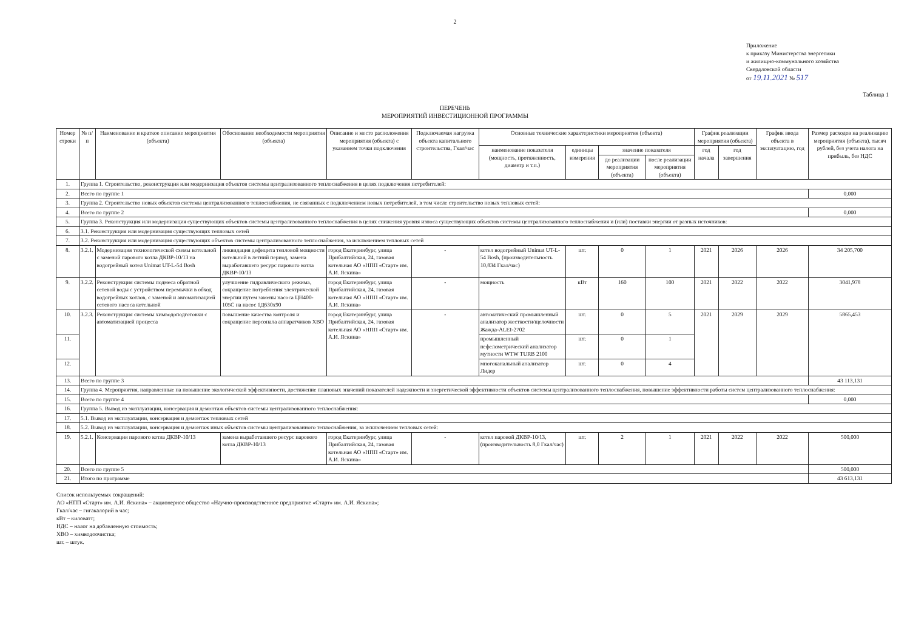2
Приложение
к приказу Министерства энергетики
и жилищно-коммунального хозяйства
Свердловской области
от 19.11.2021 № 517
Таблица 1
ПЕРЕЧЕНЬ
МЕРОПРИЯТИЙ ИНВЕСТИЦИОННОЙ ПРОГРАММЫ
| Номер строки | № п/п | Наименование и краткое описание мероприятия (объекта) | Обоснование необходимости мероприятия (объекта) | Описание и место расположения мероприятия (объекта) с указанием точки подключения | Подключаемая нагрузка объекта капитального строительства, Гкал/час | Основные технические характеристики мероприятия (объекта) | | | | График реализации мероприятия (объекта) | | График ввода объекта в эксплуатацию, год | Размер расходов на реализацию мероприятия (объекта), тысяч рублей, без учета налога на прибыль, без НДС |
| --- | --- | --- | --- | --- | --- | --- | --- | --- | --- | --- | --- | --- | --- |
| | | | | | | наименование показателя (мощность, протяженность, диаметр и т.п.) | единицы измерения | значение показателя | | год начала | год завершения | | |
| | | | | | | | | до реализации мероприятия (объекта) | после реализации мероприятия (объекта) | | | | |
| 1. | Группа 1. Строительство, реконструкция или модернизация объектов системы централизованного теплоснабжения в целях подключения потребителей: | | | | | | | | | | | | |
| 2. | Всего по группе 1 | | | | | | | | | | | | 0,000 |
| 3. | Группа 2. Строительство новых объектов системы централизованного теплоснабжения, не связанных с подключением новых потребителей, в том числе строительство новых тепловых сетей: | | | | | | | | | | | | |
| 4. | Всего по группе 2 | | | | | | | | | | | | 0,000 |
| 5. | Группа 3. Реконструкция или модернизация существующих объектов системы централизованного теплоснабжения в целях снижения уровня износа существующих объектов системы централизованного теплоснабжения и (или) поставки энергии от разных источников: | | | | | | | | | | | | |
| 6. | 3.1. Реконструкция или модернизация существующих тепловых сетей | | | | | | | | | | | | |
| 7. | 3.2. Реконструкция или модернизация существующих объектов системы централизованного теплоснабжения, за исключением тепловых сетей | | | | | | | | | | | | |
| 8. | 3.2.1. | Модернизация технологической схемы котельной с заменой парового котла ДКВР-10/13 на водогрейный котел Unimat UT-L-54 Bosh | ликвидация дефицита тепловой мощности котельной в летний период, замена выработавшего ресурс парового котла ДКВР-10/13 | город Екатеринбург, улица Прибалтийская, 24, газовая котельная АО «НПП «Старт» им. А.И. Яскина» | - | котел водогрейный Unimat UT-L-54 Bosh, (производительность 10,834 Гкал/час) | шт. | 0 | 1 | 2021 | 2026 | 2026 | 34 205,700 |
| 9. | 3.2.2. | Реконструкция системы подмеса обратной сетевой воды с устройством перемычки в обход водогрейных котлов, с заменой и автоматизацией сетевого насоса котельной | улучшение гидравлического режима, сокращение потребления электрической энергии путем замены насоса ЦН400-105С на насос 1Д630х90 | город Екатеринбург, улица Прибалтийская, 24, газовая котельная АО «НПП «Старт» им. А.И. Яскина» | - | мощность | кВт | 160 | 100 | 2021 | 2022 | 2022 | 3041,978 |
| 10. | 3.2.3. | Реконструкция системы химводоподготовки с автоматизацией процесса | повышение качества контроля и сокращение персонала аппаратчиков ХВО | город Екатеринбург, улица Прибалтийская, 24, газовая котельная АО «НПП «Старт» им. А.И. Яскина» | - | автоматический промышленный анализатор жесткости/щелочности Жажда-ALEI-2702 | шт. | 0 | 5 | 2021 | 2029 | 2029 | 5865,453 |
| 11. | | | | | | промышленный нефелометрический анализатор мутности WTW TURB 2100 | шт. | 0 | 1 | | | | |
| 12. | | | | | | многоканальный анализатор Лидер | шт. | 0 | 4 | | | | |
| 13. | Всего по группе 3 | | | | | | | | | | | | 43 113,131 |
| 14. | Группа 4. Мероприятия, направленные на повышение экологической эффективности, достижение плановых значений показателей надежности и энергетической эффективности объектов системы централизованного теплоснабжения, повышение эффективности работы систем централизованного теплоснабжения: | | | | | | | | | | | | |
| 15. | Всего по группе 4 | | | | | | | | | | | | 0,000 |
| 16. | Группа 5. Вывод из эксплуатации, консервация и демонтаж объектов системы централизованного теплоснабжения: | | | | | | | | | | | | |
| 17. | 5.1. Вывод из эксплуатации, консервация и демонтаж тепловых сетей | | | | | | | | | | | | |
| 18. | 5.2. Вывод из эксплуатации, консервация и демонтаж иных объектов системы централизованного теплоснабжения, за исключением тепловых сетей: | | | | | | | | | | | | |
| 19. | 5.2.1. | Консервация парового котла ДКВР-10/13 | замена выработавшего ресурс парового котла ДКВР-10/13 | город Екатеринбург, улица Прибалтийская, 24, газовая котельная АО «НПП «Старт» им. А.И. Яскина» | - | котел паровой ДКВР-10/13, (производительность 8,0 Гкал/час) | шт. | 2 | 1 | 2021 | 2022 | 2022 | 500,000 |
| 20. | Всего по группе 5 | | | | | | | | | | | | 500,000 |
| 21. | Итого по программе | | | | | | | | | | | | 43 613,131 |
Список используемых сокращений:
АО «НПП «Старт» им. А.И. Яскина» – акционерное общество «Научно-производственное предприятие «Старт» им. А.И. Яскина»;
Гкал/час – гигакалорий в час;
кВт – киловатт;
НДС – налог на добавленную стоимость;
ХВО – химводоочистка;
шт. – штук.